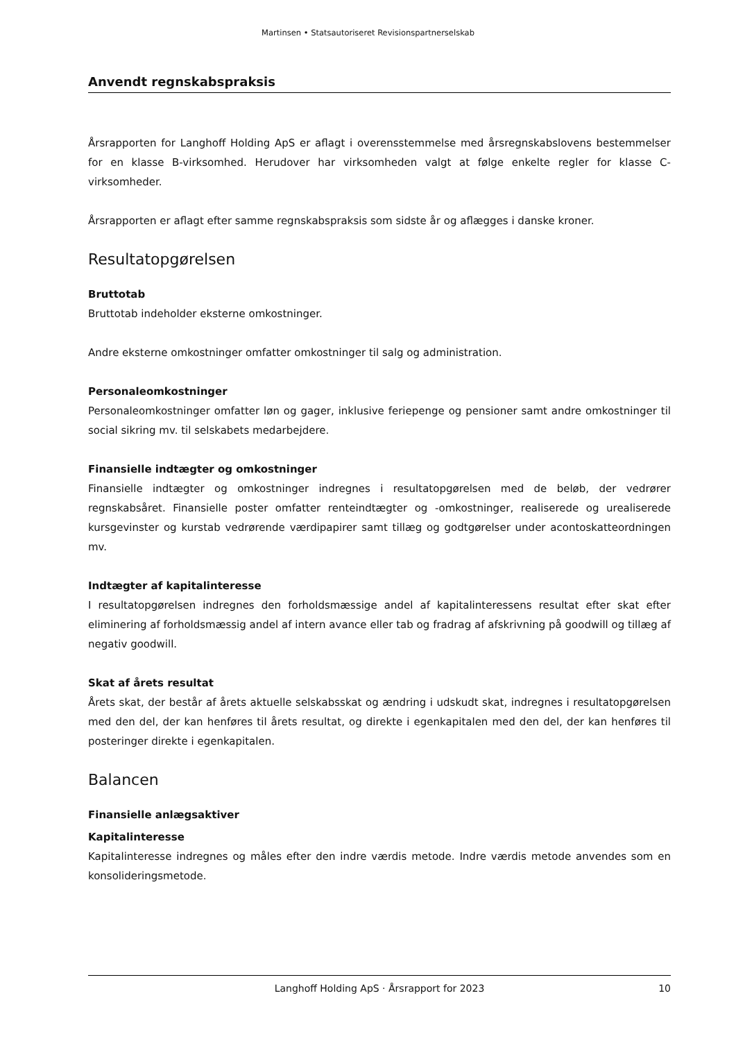Martinsen • Statsautoriseret Revisionspartnerselskab
Anvendt regnskabspraksis
Årsrapporten for Langhoff Holding ApS er aflagt i overensstemmelse med årsregnskabslovens bestemmelser for en klasse B-virksomhed. Herudover har virksomheden valgt at følge enkelte regler for klasse C-virksomheder.
Årsrapporten er aflagt efter samme regnskabspraksis som sidste år og aflægges i danske kroner.
Resultatopgørelsen
Bruttotab
Bruttotab indeholder eksterne omkostninger.
Andre eksterne omkostninger omfatter omkostninger til salg og administration.
Personaleomkostninger
Personaleomkostninger omfatter løn og gager, inklusive feriepenge og pensioner samt andre omkostninger til social sikring mv. til selskabets medarbejdere.
Finansielle indtægter og omkostninger
Finansielle indtægter og omkostninger indregnes i resultatopgørelsen med de beløb, der vedrører regnskabsåret. Finansielle poster omfatter renteindtægter og -omkostninger, realiserede og urealiserede kursgevinster og kurstab vedrørende værdipapirer samt tillæg og godtgørelser under acontoskatteordningen mv.
Indtægter af kapitalinteresse
I resultatopgørelsen indregnes den forholdsmæssige andel af kapitalinteressens resultat efter skat efter eliminering af forholdsmæssig andel af intern avance eller tab og fradrag af afskrivning på goodwill og tillæg af negativ goodwill.
Skat af årets resultat
Årets skat, der består af årets aktuelle selskabsskat og ændring i udskudt skat, indregnes i resultatopgørelsen med den del, der kan henføres til årets resultat, og direkte i egenkapitalen med den del, der kan henføres til posteringer direkte i egenkapitalen.
Balancen
Finansielle anlægsaktiver
Kapitalinteresse
Kapitalinteresse indregnes og måles efter den indre værdis metode. Indre værdis metode anvendes som en konsolideringsmetode.
Langhoff Holding ApS · Årsrapport for 2023 10